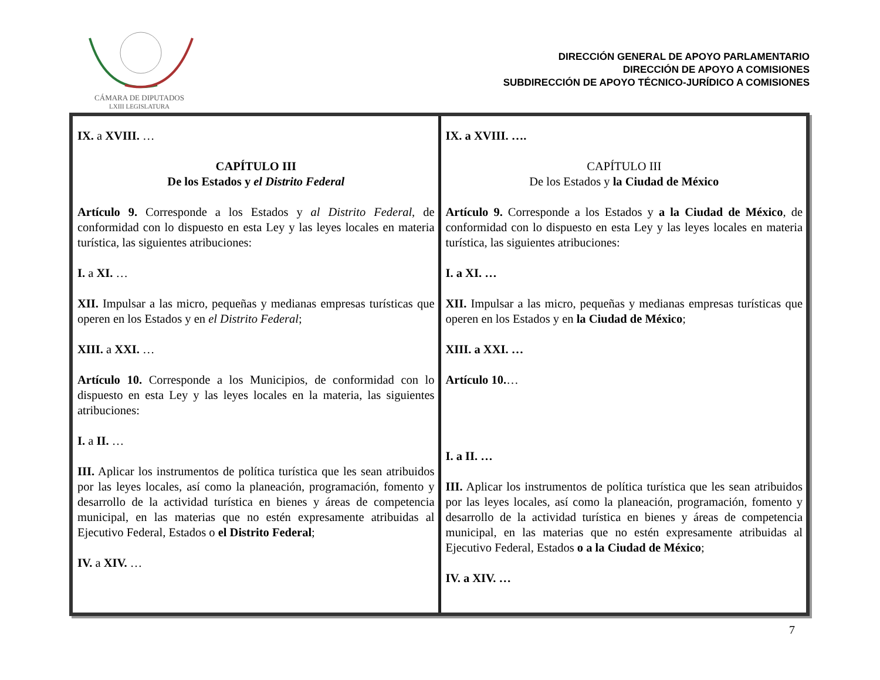CÁMARA DE DIPUTADOS
LXIII LEGISLATURA
DIRECCIÓN GENERAL DE APOYO PARLAMENTARIO
DIRECCIÓN DE APOYO A COMISIONES
SUBDIRECCIÓN DE APOYO TÉCNICO-JURÍDICO A COMISIONES
| IX. a XVIII. … CAPÍTULO III De los Estados y el Distrito Federal Artículo 9. Corresponde a los Estados y al Distrito Federal , de conformidad con lo dispuesto en esta Ley y las leyes locales en materia turística, las siguientes atribuciones: I. a XI. … XII. Impulsar a las micro, pequeñas y medianas empresas turísticas que operen en los Estados y en el Distrito Federal ; XIII. a XXI. … Artículo 10. Corresponde a los Municipios, de conformidad con lo dispuesto en esta Ley y las leyes locales en la materia, las siguientes atribuciones: I. a II. … III. Aplicar los instrumentos de política turística que les sean atribuidos por las leyes locales, así como la planeación, programación, fomento y desarrollo de la actividad turística en bienes y áreas de competencia municipal, en las materias que no estén expresamente atribuidas al Ejecutivo Federal, Estados o el Distrito Federal ; IV. a XIV. … | IX. a XVIII. …. CAPÍTULO III De los Estados y la Ciudad de México Artículo 9. Corresponde a los Estados y a la Ciudad de México , de conformidad con lo dispuesto en esta Ley y las leyes locales en materia turística, las siguientes atribuciones: I. a XI. … XII. Impulsar a las micro, pequeñas y medianas empresas turísticas que operen en los Estados y en la Ciudad de México ; XIII. a XXI. … Artículo 10. … I. a II. … III. Aplicar los instrumentos de política turística que les sean atribuidos por las leyes locales, así como la planeación, programación, fomento y desarrollo de la actividad turística en bienes y áreas de competencia municipal, en las materias que no estén expresamente atribuidas al Ejecutivo Federal, Estados o a la Ciudad de México ; IV. a XIV. … |
7